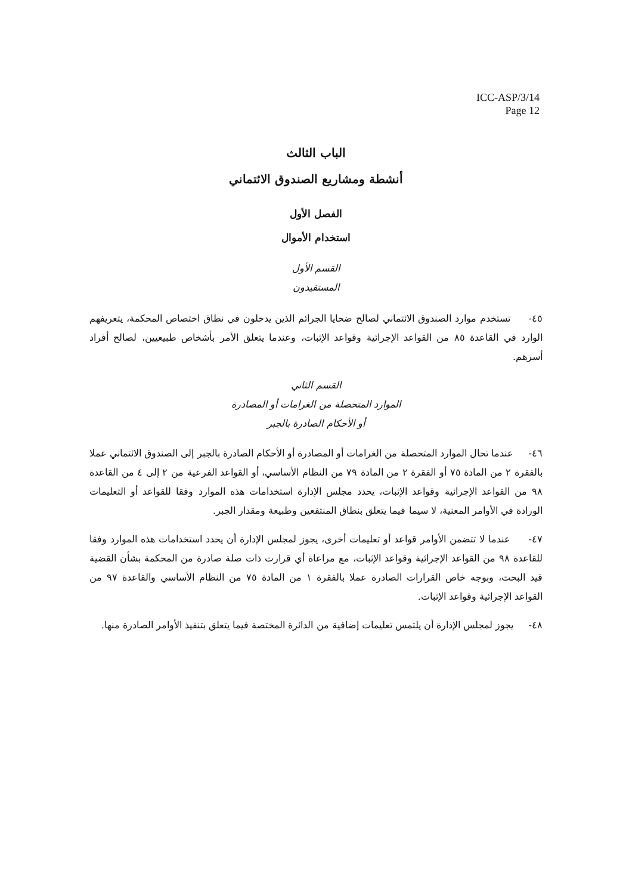ICC-ASP/3/14
Page 12
الباب الثالث
أنشطة ومشاريع الصندوق الائتماني
الفصل الأول
استخدام الأموال
القسم الأول
المستفيدون
٤٥- تستخدم موارد الصندوق الائتماني لصالح ضحايا الجرائم الذين يدخلون في نطاق اختصاص المحكمة، يتعريفهم الوارد في القاعدة ٨٥ من القواعد الإجرائية وقواعد الإثبات، وعندما يتعلق الأمر بأشخاص طبيعيين، لصالح أفراد أسرهم.
القسم الثاني
الموارد المتحصلة من الغرامات أو المصادرة
أو الأحكام الصادرة بالجبر
٤٦- عندما تحال الموارد المتحصلة من الغرامات أو المصادرة أو الأحكام الصادرة بالجبر إلى الصندوق الائتماني عملا بالفقرة ٢ من المادة ٧٥ أو الفقرة ٢ من المادة ٧٩ من النظام الأساسي، أو القواعد الفرعية من ٢ إلى ٤ من القاعدة ٩٨ من القواعد الإجرائية وقواعد الإثبات، يحدد مجلس الإدارة استخدامات هذه الموارد وفقا للقواعد أو التعليمات الورادة في الأوامر المعنية، لا سيما فيما يتعلق بنطاق المنتفعين وطبيعة ومقدار الجبر.
٤٧- عندما لا تتضمن الأوامر قواعد أو تعليمات أخرى، يجوز لمجلس الإدارة أن يحدد استخدامات هذه الموارد وفقا للقاعدة ٩٨ من القواعد الإجرائية وقواعد الإثبات، مع مراعاة أي قرارت ذات صلة صادرة من المحكمة بشأن القضية قيد البحث، وبوجه خاص القرارات الصادرة عملا بالفقرة ١ من المادة ٧٥ من النظام الأساسي والقاعدة ٩٧ من القواعد الإجرائية وقواعد الإثبات.
٤٨- يجوز لمجلس الإدارة أن يلتمس تعليمات إضافية من الدائرة المختصة فيما يتعلق بتنفيذ الأوامر الصادرة منها.